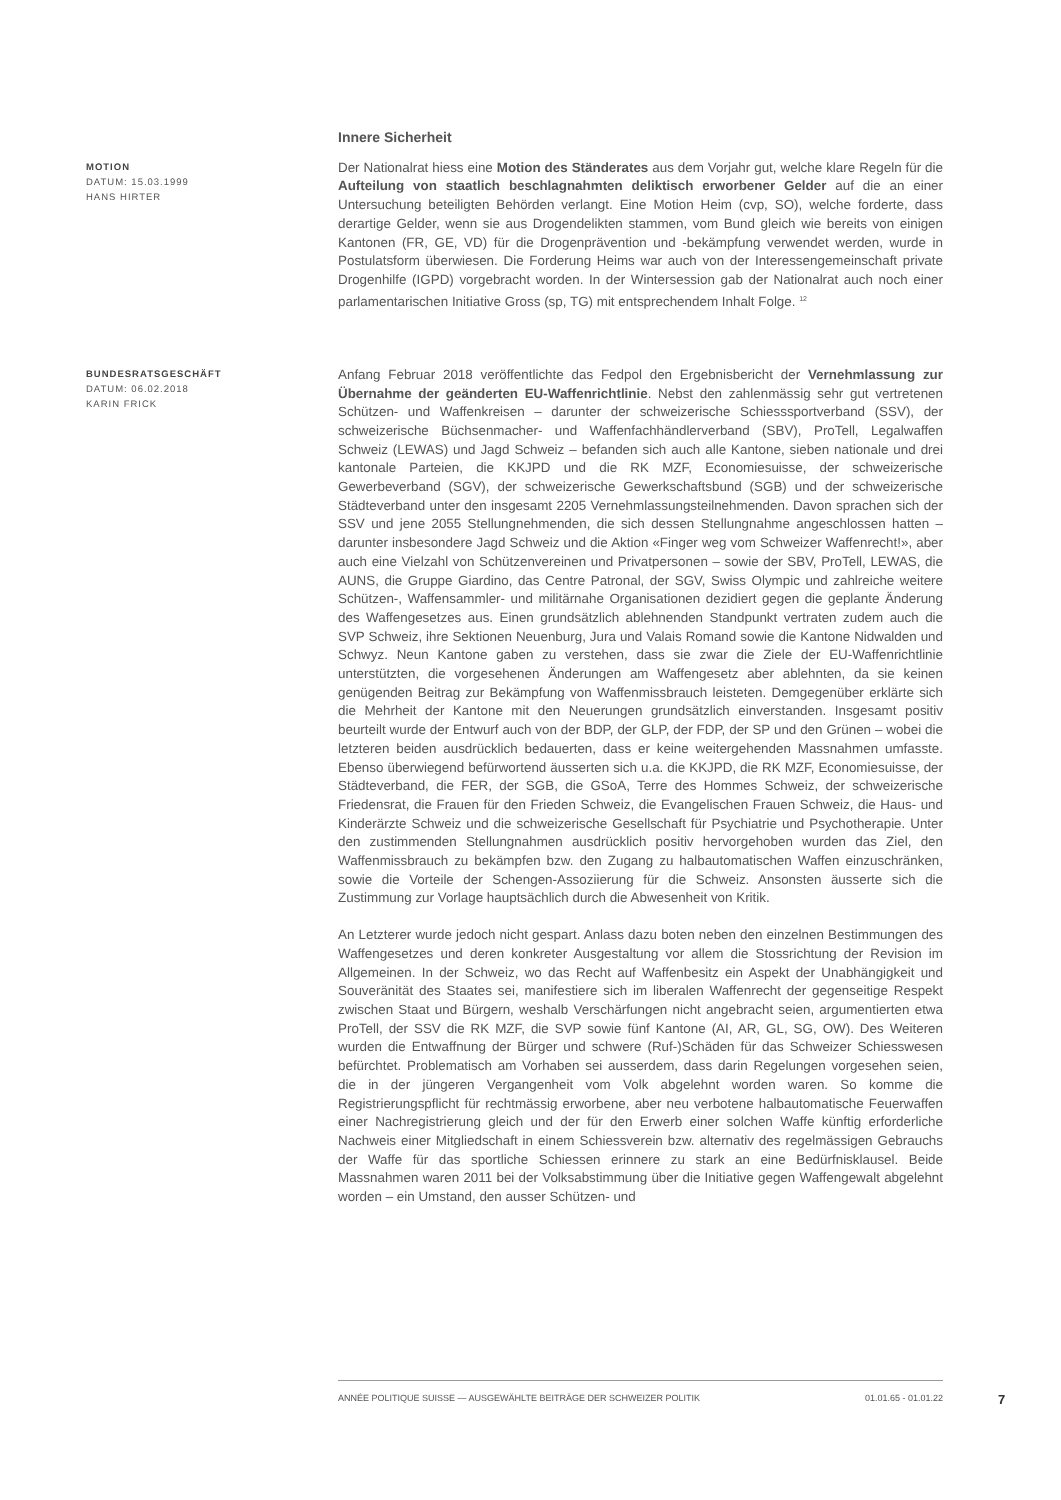Innere Sicherheit
MOTION
DATUM: 15.03.1999
HANS HIRTER
Der Nationalrat hiess eine Motion des Ständerates aus dem Vorjahr gut, welche klare Regeln für die Aufteilung von staatlich beschlagnahmten deliktisch erworbener Gelder auf die an einer Untersuchung beteiligten Behörden verlangt. Eine Motion Heim (cvp, SO), welche forderte, dass derartige Gelder, wenn sie aus Drogendelikten stammen, vom Bund gleich wie bereits von einigen Kantonen (FR, GE, VD) für die Drogenprävention und -bekämpfung verwendet werden, wurde in Postulatsform überwiesen. Die Forderung Heims war auch von der Interessengemeinschaft private Drogenhilfe (IGPD) vorgebracht worden. In der Wintersession gab der Nationalrat auch noch einer parlamentarischen Initiative Gross (sp, TG) mit entsprechendem Inhalt Folge. <sup>12</sup>
BUNDESRATSGESCHÄFT
DATUM: 06.02.2018
KARIN FRICK
Anfang Februar 2018 veröffentlichte das Fedpol den Ergebnisbericht der Vernehmlassung zur Übernahme der geänderten EU-Waffenrichtlinie. Nebst den zahlenmässig sehr gut vertretenen Schützen- und Waffenkreisen – darunter der schweizerische Schiesssportverband (SSV), der schweizerische Büchsenmacher- und Waffenfachhändlerverband (SBV), ProTell, Legalwaffen Schweiz (LEWAS) und Jagd Schweiz – befanden sich auch alle Kantone, sieben nationale und drei kantonale Parteien, die KKJPD und die RK MZF, Economiesuisse, der schweizerische Gewerbeverband (SGV), der schweizerische Gewerkschaftsbund (SGB) und der schweizerische Städteverband unter den insgesamt 2205 Vernehmlassungsteilnehmenden. Davon sprachen sich der SSV und jene 2055 Stellungnehmenden, die sich dessen Stellungnahme angeschlossen hatten – darunter insbesondere Jagd Schweiz und die Aktion «Finger weg vom Schweizer Waffenrecht!», aber auch eine Vielzahl von Schützenvereinen und Privatpersonen – sowie der SBV, ProTell, LEWAS, die AUNS, die Gruppe Giardino, das Centre Patronal, der SGV, Swiss Olympic und zahlreiche weitere Schützen-, Waffensammler- und militärnahe Organisationen dezidiert gegen die geplante Änderung des Waffengesetzes aus. Einen grundsätzlich ablehnenden Standpunkt vertraten zudem auch die SVP Schweiz, ihre Sektionen Neuenburg, Jura und Valais Romand sowie die Kantone Nidwalden und Schwyz. Neun Kantone gaben zu verstehen, dass sie zwar die Ziele der EU-Waffenrichtlinie unterstützten, die vorgesehenen Änderungen am Waffengesetz aber ablehnten, da sie keinen genügenden Beitrag zur Bekämpfung von Waffenmissbrauch leisteten. Demgegenüber erklärte sich die Mehrheit der Kantone mit den Neuerungen grundsätzlich einverstanden. Insgesamt positiv beurteilt wurde der Entwurf auch von der BDP, der GLP, der FDP, der SP und den Grünen – wobei die letzteren beiden ausdrücklich bedauerten, dass er keine weitergehenden Massnahmen umfasste. Ebenso überwiegend befürwortend äusserten sich u.a. die KKJPD, die RK MZF, Economiesuisse, der Städteverband, die FER, der SGB, die GSoA, Terre des Hommes Schweiz, der schweizerische Friedensrat, die Frauen für den Frieden Schweiz, die Evangelischen Frauen Schweiz, die Haus- und Kinderärzte Schweiz und die schweizerische Gesellschaft für Psychiatrie und Psychotherapie. Unter den zustimmenden Stellungnahmen ausdrücklich positiv hervorgehoben wurden das Ziel, den Waffenmissbrauch zu bekämpfen bzw. den Zugang zu halbautomatischen Waffen einzuschränken, sowie die Vorteile der Schengen-Assoziierung für die Schweiz. Ansonsten äusserte sich die Zustimmung zur Vorlage hauptsächlich durch die Abwesenheit von Kritik.
An Letzterer wurde jedoch nicht gespart. Anlass dazu boten neben den einzelnen Bestimmungen des Waffengesetzes und deren konkreter Ausgestaltung vor allem die Stossrichtung der Revision im Allgemeinen. In der Schweiz, wo das Recht auf Waffenbesitz ein Aspekt der Unabhängigkeit und Souveränität des Staates sei, manifestiere sich im liberalen Waffenrecht der gegenseitige Respekt zwischen Staat und Bürgern, weshalb Verschärfungen nicht angebracht seien, argumentierten etwa ProTell, der SSV die RK MZF, die SVP sowie fünf Kantone (AI, AR, GL, SG, OW). Des Weiteren wurden die Entwaffnung der Bürger und schwere (Ruf-)Schäden für das Schweizer Schiesswesen befürchtet. Problematisch am Vorhaben sei ausserdem, dass darin Regelungen vorgesehen seien, die in der jüngeren Vergangenheit vom Volk abgelehnt worden waren. So komme die Registrierungspflicht für rechtmässig erworbene, aber neu verbotene halbautomatische Feuerwaffen einer Nachregistrierung gleich und der für den Erwerb einer solchen Waffe künftig erforderliche Nachweis einer Mitgliedschaft in einem Schiessverein bzw. alternativ des regelmässigen Gebrauchs der Waffe für das sportliche Schiessen erinnere zu stark an eine Bedürfnisklausel. Beide Massnahmen waren 2011 bei der Volksabstimmung über die Initiative gegen Waffengewalt abgelehnt worden – ein Umstand, den ausser Schützen- und
ANNÉE POLITIQUE SUISSE — AUSGEWÄHLTE BEITRÄGE DER SCHWEIZER POLITIK 01.01.65 - 01.01.22
7